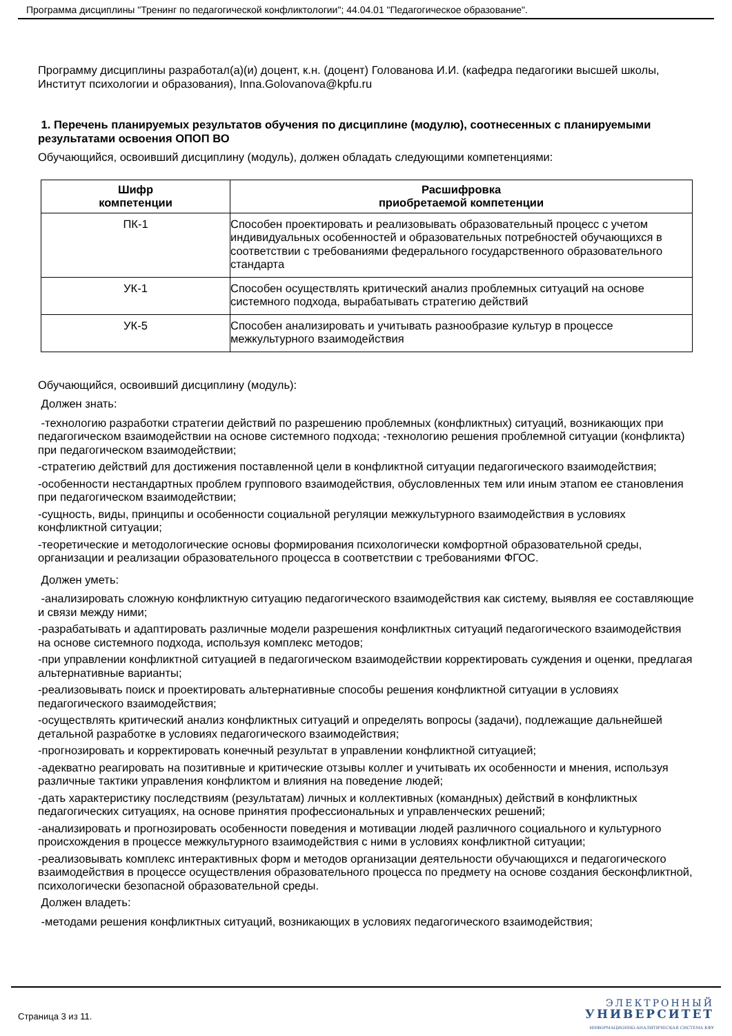Программа дисциплины "Тренинг по педагогической конфликтологии"; 44.04.01 "Педагогическое образование".
Программу дисциплины разработал(а)(и) доцент, к.н. (доцент) Голованова И.И. (кафедра педагогики высшей школы, Институт психологии и образования), Inna.Golovanova@kpfu.ru
1. Перечень планируемых результатов обучения по дисциплине (модулю), соотнесенных с планируемыми результатами освоения ОПОП ВО
Обучающийся, освоивший дисциплину (модуль), должен обладать следующими компетенциями:
| Шифр компетенции | Расшифровка приобретаемой компетенции |
| --- | --- |
| ПК-1 | Способен проектировать и реализовывать образовательный процесс с учетом индивидуальных особенностей и образовательных потребностей обучающихся в соответствии с требованиями федерального государственного образовательного стандарта |
| УК-1 | Способен осуществлять критический анализ проблемных ситуаций на основе системного подхода, вырабатывать стратегию действий |
| УК-5 | Способен анализировать и учитывать разнообразие культур в процессе межкультурного взаимодействия |
Обучающийся, освоивший дисциплину (модуль):
Должен знать:
-технологию разработки стратегии действий по разрешению проблемных (конфликтных) ситуаций, возникающих при педагогическом взаимодействии на основе системного подхода; -технологию решения проблемной ситуации (конфликта) при педагогическом взаимодействии;
-стратегию действий для достижения поставленной цели в конфликтной ситуации педагогического взаимодействия;
-особенности нестандартных проблем группового взаимодействия, обусловленных тем или иным этапом ее становления при педагогическом взаимодействии;
-сущность, виды, принципы и особенности социальной регуляции межкультурного взаимодействия в условиях конфликтной ситуации;
-теоретические и методологические основы формирования психологически комфортной образовательной среды, организации и реализации образовательного процесса в соответствии с требованиями ФГОС.
Должен уметь:
-анализировать сложную конфликтную ситуацию педагогического взаимодействия как систему, выявляя ее составляющие и связи между ними;
-разрабатывать и адаптировать различные модели разрешения конфликтных ситуаций педагогического взаимодействия на основе системного подхода, используя комплекс методов;
-при управлении конфликтной ситуацией в педагогическом взаимодействии корректировать суждения и оценки, предлагая альтернативные варианты;
-реализовывать поиск и проектировать альтернативные способы решения конфликтной ситуации в условиях педагогического взаимодействия;
-осуществлять критический анализ конфликтных ситуаций и определять вопросы (задачи), подлежащие дальнейшей детальной разработке в условиях педагогического взаимодействия;
-прогнозировать и корректировать конечный результат в управлении конфликтной ситуацией;
-адекватно реагировать на позитивные и критические отзывы коллег и учитывать их особенности и мнения, используя различные тактики управления конфликтом и влияния на поведение людей;
-дать характеристику последствиям (результатам) личных и коллективных (командных) действий в конфликтных педагогических ситуациях, на основе принятия профессиональных и управленческих решений;
-анализировать и прогнозировать особенности поведения и мотивации людей различного социального и культурного происхождения в процессе межкультурного взаимодействия с ними в условиях конфликтной ситуации;
-реализовывать комплекс интерактивных форм и методов организации деятельности обучающихся и педагогического взаимодействия в процессе осуществления образовательного процесса по предмету на основе создания бесконфликтной, психологически безопасной образовательной среды.
Должен владеть:
-методами решения конфликтных ситуаций, возникающих в условиях педагогического взаимодействия;
Страница 3 из 11.
ЭЛЕКТРОННЫЙ
УНИВЕРСИТЕТ
ИНФОРМАЦИОННО-АНАЛИТИЧЕСКАЯ СИСТЕМА КФУ